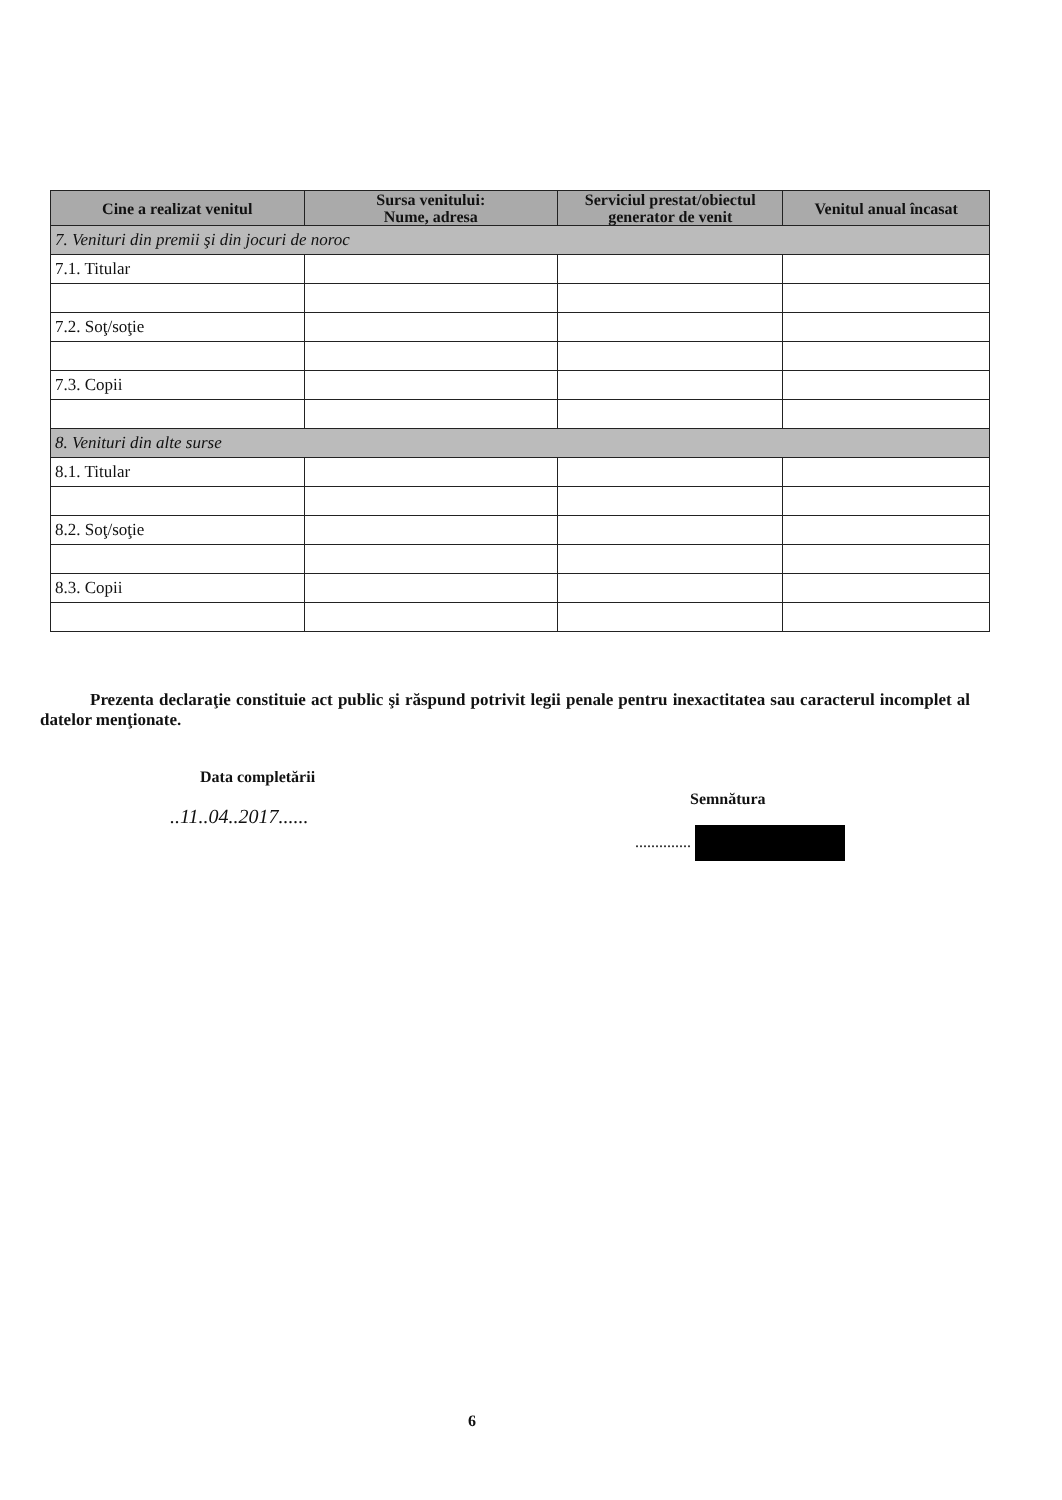| Cine a realizat venitul | Sursa venitului: Nume, adresa | Serviciul prestat/obiectul generator de venit | Venitul anual încasat |
| --- | --- | --- | --- |
| 7. Venituri din premii şi din jocuri de noroc | | | |
| 7.1. Titular | | | |
| 7.2. Soţ/soţie | | | |
| 7.3. Copii | | | |
| 8. Venituri din alte surse | | | |
| 8.1. Titular | | | |
| 8.2. Soţ/soţie | | | |
| 8.3. Copii | | | |
Prezenta declaraţie constituie act public şi răspund potrivit legii penale pentru inexactitatea sau caracterul incomplet al datelor menţionate.
Data completării
..11..04..2017......
Semnătura
..............
6